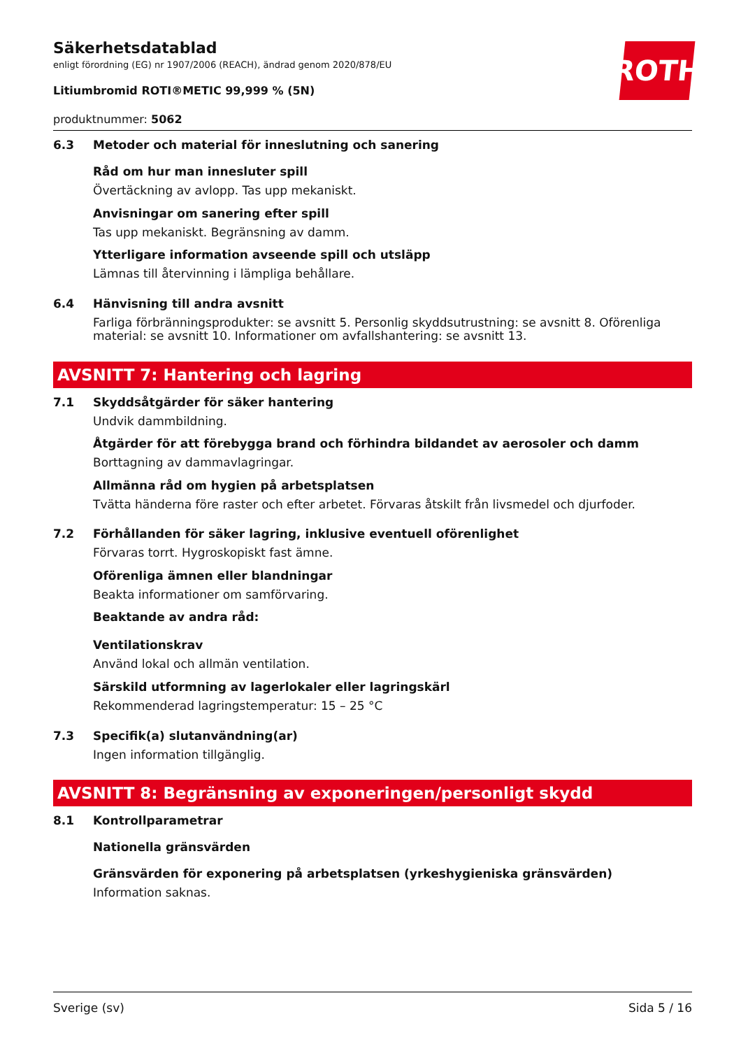ROTH
Säkerhetsdatablad
enligt förordning (EG) nr 1907/2006 (REACH), ändrad genom 2020/878/EU
Litiumbromid ROTI®METIC 99,999 % (5N)
produktnummer: 5062
6.3 Metoder och material för inneslutning och sanering
Råd om hur man innesluter spill
Övertäckning av avlopp. Tas upp mekaniskt.
Anvisningar om sanering efter spill
Tas upp mekaniskt. Begränsning av damm.
Ytterligare information avseende spill och utsläpp
Lämnas till återvinning i lämpliga behållare.
6.4 Hänvisning till andra avsnitt
Farliga förbränningsprodukter: se avsnitt 5. Personlig skyddsutrustning: se avsnitt 8. Oförenliga material: se avsnitt 10. Informationer om avfallshantering: se avsnitt 13.
AVSNITT 7: Hantering och lagring
7.1 Skyddsåtgärder för säker hantering
Undvik dammbildning.
Åtgärder för att förebygga brand och förhindra bildandet av aerosoler och damm
Borttagning av dammavlagringar.
Allmänna råd om hygien på arbetsplatsen
Tvätta händerna före raster och efter arbetet. Förvaras åtskilt från livsmedel och djurfoder.
7.2 Förhållanden för säker lagring, inklusive eventuell oförenlighet
Förvaras torrt. Hygroskopiskt fast ämne.
Oförenliga ämnen eller blandningar
Beakta informationer om samförvaring.
Beaktande av andra råd:
Ventilationskrav
Använd lokal och allmän ventilation.
Särskild utformning av lagerlokaler eller lagringskärl
Rekommenderad lagringstemperatur: 15 – 25 °C
7.3 Specifik(a) slutanvändning(ar)
Ingen information tillgänglig.
AVSNITT 8: Begränsning av exponeringen/personligt skydd
8.1 Kontrollparametrar
Nationella gränsvärden
Gränsvärden för exponering på arbetsplatsen (yrkeshygieniska gränsvärden)
Information saknas.
Sverige (sv) Sida 5 / 16